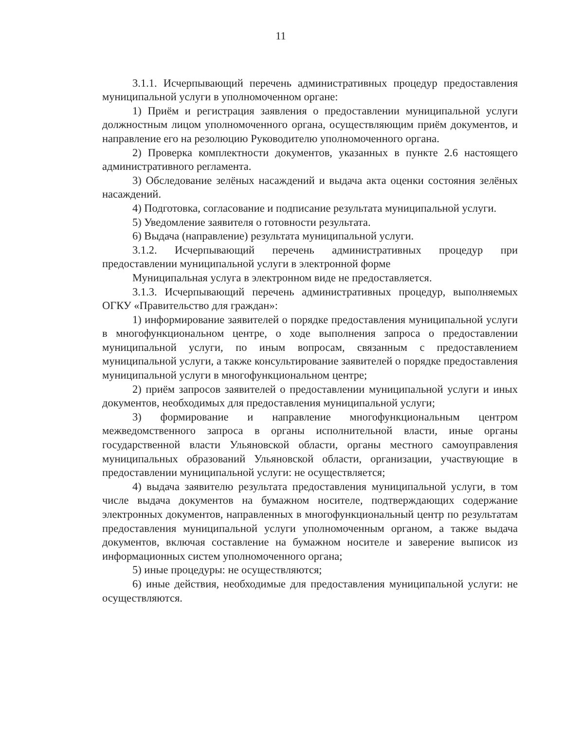11
3.1.1. Исчерпывающий перечень административных процедур предоставления муниципальной услуги в уполномоченном органе:
1) Приём и регистрация заявления о предоставлении муниципальной услуги должностным лицом уполномоченного органа, осуществляющим приём документов, и направление его на резолюцию Руководителю уполномоченного органа.
2) Проверка комплектности документов, указанных в пункте 2.6 настоящего административного регламента.
3) Обследование зелёных насаждений и выдача акта оценки состояния зелёных насаждений.
4) Подготовка, согласование и подписание результата муниципальной услуги.
5) Уведомление заявителя о готовности результата.
6) Выдача (направление) результата муниципальной услуги.
3.1.2. Исчерпывающий перечень административных процедур при предоставлении муниципальной услуги в электронной форме
Муниципальная услуга в электронном виде не предоставляется.
3.1.3. Исчерпывающий перечень административных процедур, выполняемых ОГКУ «Правительство для граждан»:
1) информирование заявителей о порядке предоставления муниципальной услуги в многофункциональном центре, о ходе выполнения запроса о предоставлении муниципальной услуги, по иным вопросам, связанным с предоставлением муниципальной услуги, а также консультирование заявителей о порядке предоставления муниципальной услуги в многофункциональном центре;
2) приём запросов заявителей о предоставлении муниципальной услуги и иных документов, необходимых для предоставления муниципальной услуги;
3) формирование и направление многофункциональным центром межведомственного запроса в органы исполнительной власти, иные органы государственной власти Ульяновской области, органы местного самоуправления муниципальных образований Ульяновской области, организации, участвующие в предоставлении муниципальной услуги: не осуществляется;
4) выдача заявителю результата предоставления муниципальной услуги, в том числе выдача документов на бумажном носителе, подтверждающих содержание электронных документов, направленных в многофункциональный центр по результатам предоставления муниципальной услуги уполномоченным органом, а также выдача документов, включая составление на бумажном носителе и заверение выписок из информационных систем уполномоченного органа;
5) иные процедуры: не осуществляются;
6) иные действия, необходимые для предоставления муниципальной услуги: не осуществляются.